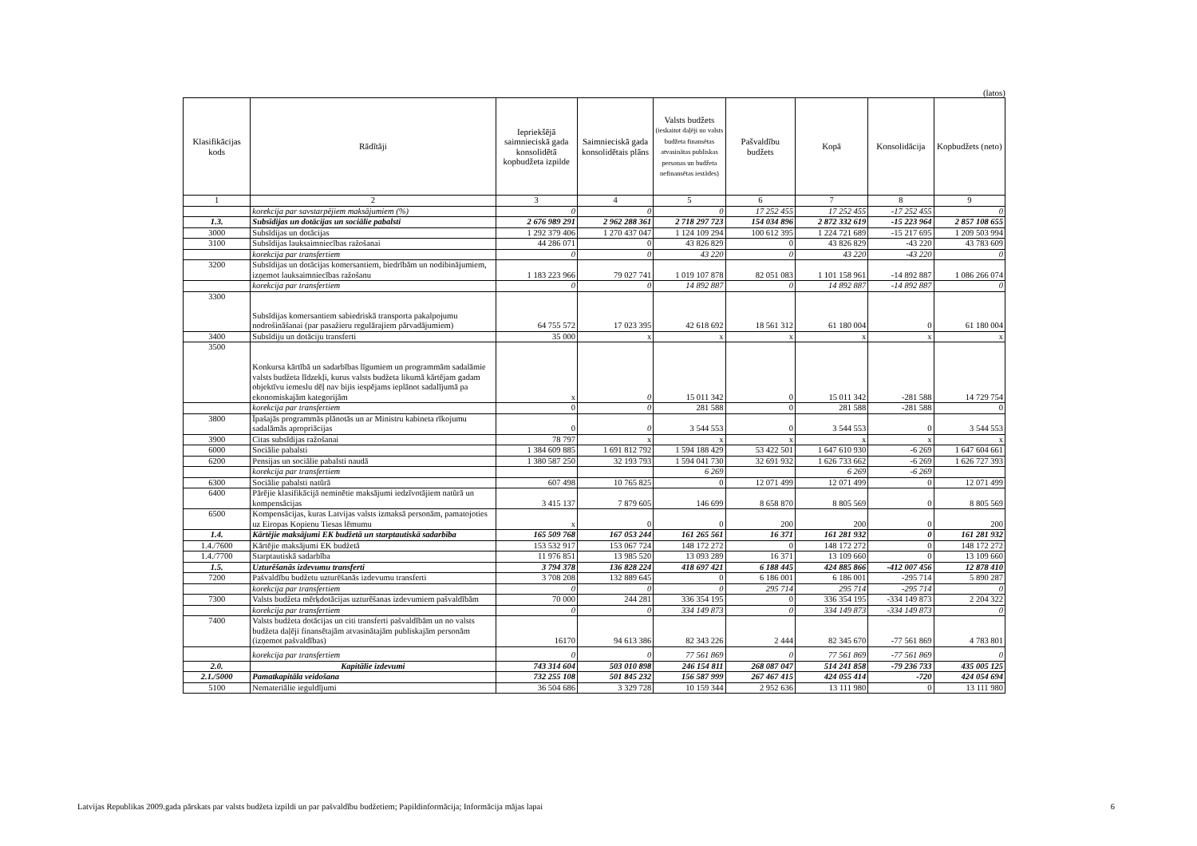(latos)
| Klasifikācijas kods | Rādītāji | Iepriekšējā saimnieciskā gada konsolidētā kopbudžeta izpilde | Saimnieciskā gada konsolidētais plāns | Valsts budžets (ieskaitot daļēji no valsts budžeta finansētas atvasinātas publiskas personas un budžeta nefinansētas iestādes) | Pašvaldību budžets | Kopā | Konsolidācija | Kopbudžets (neto) |
| --- | --- | --- | --- | --- | --- | --- | --- | --- |
| 1 | 2 | 3 | 4 | 5 | 6 | 7 | 8 | 9 |
| | korekcija par savstarpējiem maksājumiem (%) | 0 | 0 | 0 | 17 252 455 | 17 252 455 | -17 252 455 | 0 |
| 1.3. | Subsīdijas un dotācijas un sociālie pabalsti | 2 676 989 291 | 2 962 288 361 | 2 718 297 723 | 154 034 896 | 2 872 332 619 | -15 223 964 | 2 857 108 655 |
| 3000 | Subsīdijas un dotācijas | 1 292 379 406 | 1 270 437 047 | 1 124 109 294 | 100 612 395 | 1 224 721 689 | -15 217 695 | 1 209 503 994 |
| 3100 | Subsīdijas lauksaimniecības ražošanai | 44 286 071 | 0 | 43 826 829 | 0 | 43 826 829 | -43 220 | 43 783 609 |
| | korekcija par transfertiem | 0 | 0 | 43 220 | 0 | 43 220 | -43 220 | 0 |
| 3200 | Subsīdijas un dotācijas komersantiem, biedrībām un nodibinājumiem, izņemot lauksaimniecības ražošanu | 1 183 223 966 | 79 027 741 | 1 019 107 878 | 82 051 083 | 1 101 158 961 | -14 892 887 | 1 086 266 074 |
| | korekcija par transfertiem | 0 | 0 | 14 892 887 | 0 | 14 892 887 | -14 892 887 | 0 |
| 3300 | Subsīdijas komersantiem sabiedriskā transporta pakalpojumu nodrošināšanai (par pasažieru regulārajiem pārvadājumiem) | 64 755 572 | 17 023 395 | 42 618 692 | 18 561 312 | 61 180 004 | 0 | 61 180 004 |
| 3400 | Subsīdiju un dotāciju transferti | 35 000 | x | x | x | x | x | x |
| 3500 | Konkursa kārtībā un sadarbības līgumiem un programmām sadalāmie valsts budžeta līdzekļi, kurus valsts budžeta likumā kārtējam gadam objektīvu iemeslu dēļ nav bijis iespējams ieplānot sadalījumā pa ekonomiskajām kategorijām | x | 0 | 15 011 342 | 0 | 15 011 342 | -281 588 | 14 729 754 |
| | korekcija par transfertiem | 0 | 0 | 281 588 | 0 | 281 588 | -281 588 | 0 |
| 3800 | Īpašajās programmās plānotās un ar Ministru kabineta rīkojumu sadalāmās apropriācijas | 0 | 0 | 3 544 553 | 0 | 3 544 553 | 0 | 3 544 553 |
| 3900 | Citas subsīdijas ražošanai | 78 797 | x | x | x | x | x | x |
| 6000 | Sociālie pabalsti | 1 384 609 885 | 1 691 812 792 | 1 594 188 429 | 53 422 501 | 1 647 610 930 | -6 269 | 1 647 604 661 |
| 6200 | Pensijas un sociālie pabalsti naudā | 1 380 587 250 | 32 193 793 | 1 594 041 730 | 32 691 932 | 1 626 733 662 | -6 269 | 1 626 727 393 |
| | korekcija par transfertiem | | | 6 269 | | 6 269 | -6 269 | |
| 6300 | Sociālie pabalsti natūrā | 607 498 | 10 765 825 | 0 | 12 071 499 | 12 071 499 | 0 | 12 071 499 |
| 6400 | Pārējie klasifikācijā neminētie maksājumi iedzīvotājiem natūrā un kompensācijas | 3 415 137 | 7 879 605 | 146 699 | 8 658 870 | 8 805 569 | 0 | 8 805 569 |
| 6500 | Kompensācijas, kuras Latvijas valsts izmaksā personām, pamatojoties uz Eiropas Kopienu Tiesas lēmumu | x | 0 | 0 | 200 | 200 | 0 | 200 |
| 1.4. | Kārtējie maksājumi EK budžetā un starptautiskā sadarbība | 165 509 768 | 167 053 244 | 161 265 561 | 16 371 | 161 281 932 | 0 | 161 281 932 |
| 1.4./7600 | Kārtējie maksājumi EK budžetā | 153 532 917 | 153 067 724 | 148 172 272 | 0 | 148 172 272 | 0 | 148 172 272 |
| 1.4./7700 | Starptautiskā sadarbība | 11 976 851 | 13 985 520 | 13 093 289 | 16 371 | 13 109 660 | 0 | 13 109 660 |
| 1.5. | Uzturēšanās izdevumu transferti | 3 794 378 | 136 828 224 | 418 697 421 | 6 188 445 | 424 885 866 | -412 007 456 | 12 878 410 |
| 7200 | Pašvaldību budžetu uzturēšanās izdevumu transferti | 3 708 208 | 132 889 645 | 0 | 6 186 001 | 6 186 001 | -295 714 | 5 890 287 |
| | korekcija par transfertiem | 0 | 0 | 0 | 295 714 | 295 714 | -295 714 | 0 |
| 7300 | Valsts budžeta mērķdotācijas uzturēšanas izdevumiem pašvaldībām | 70 000 | 244 281 | 336 354 195 | 0 | 336 354 195 | -334 149 873 | 2 204 322 |
| | korekcija par transfertiem | 0 | 0 | 334 149 873 | 0 | 334 149 873 | -334 149 873 | 0 |
| 7400 | Valsts budžeta dotācijas un citi transferti pašvaldībām un no valsts budžeta daļēji finansētajām atvasinātajām publiskajām personām (izņemot pašvaldības) | 16170 | 94 613 386 | 82 343 226 | 2 444 | 82 345 670 | -77 561 869 | 4 783 801 |
| | korekcija par transfertiem | 0 | 0 | 77 561 869 | 0 | 77 561 869 | -77 561 869 | 0 |
| 2.0. | Kapitālie izdevumi | 743 314 604 | 503 010 898 | 246 154 811 | 268 087 047 | 514 241 858 | -79 236 733 | 435 005 125 |
| 2.1./5000 | Pamatkapitāla veidošana | 732 255 108 | 501 845 232 | 156 587 999 | 267 467 415 | 424 055 414 | -720 | 424 054 694 |
| 5100 | Nemateriālie ieguldījumi | 36 504 686 | 3 329 728 | 10 159 344 | 2 952 636 | 13 111 980 | 0 | 13 111 980 |
Latvijas Republikas 2009.gada pārskats par valsts budžeta izpildi un par pašvaldību budžetiem; Papildinformācija; Informācija mājas lapai 6